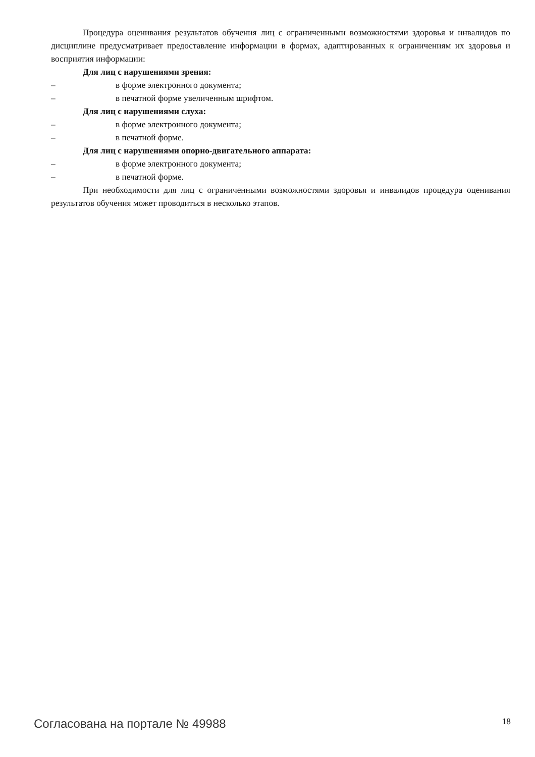Процедура оценивания результатов обучения лиц с ограниченными возможностями здоровья и инвалидов по дисциплине предусматривает предоставление информации в формах, адаптированных к ограничениям их здоровья и восприятия информации:
Для лиц с нарушениями зрения:
– в форме электронного документа;
– в печатной форме увеличенным шрифтом.
Для лиц с нарушениями слуха:
– в форме электронного документа;
– в печатной форме.
Для лиц с нарушениями опорно-двигательного аппарата:
– в форме электронного документа;
– в печатной форме.
При необходимости для лиц с ограниченными возможностями здоровья и инвалидов процедура оценивания результатов обучения может проводиться в несколько этапов.
Согласована на портале № 49988 18